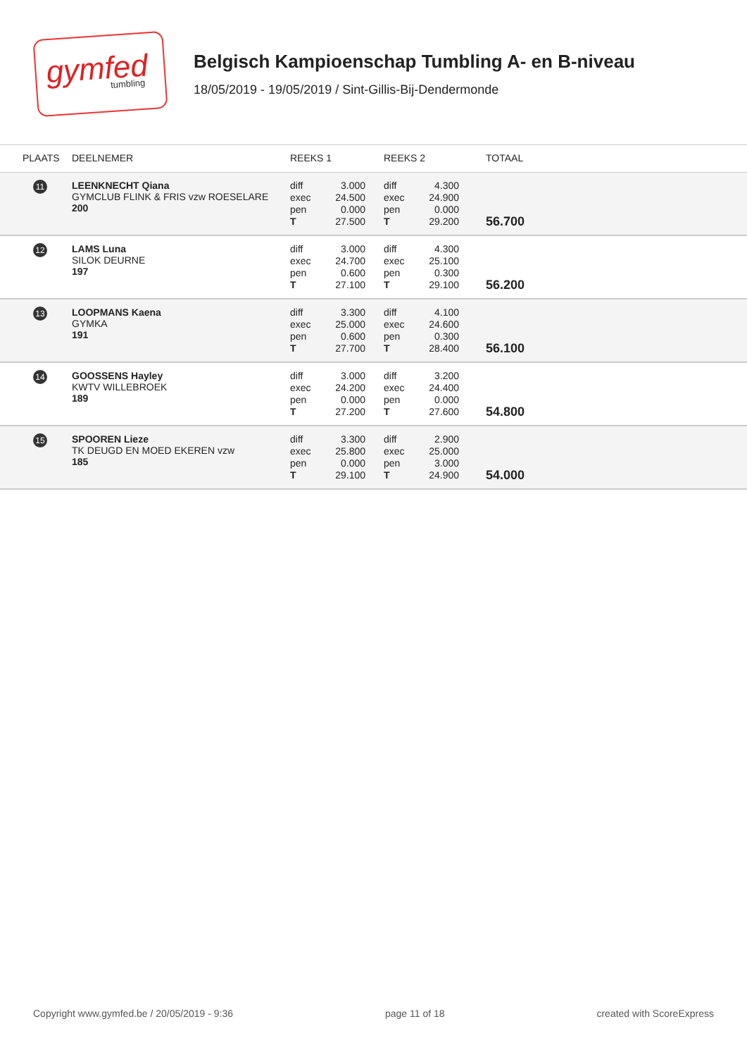gymfed
tumbling
Belgisch Kampioenschap Tumbling A- en B-niveau
18/05/2019 - 19/05/2019 / Sint-Gillis-Bij-Dendermonde
| PLAATS | DEELNEMER | REEKS 1 | REEKS 2 | TOTAAL |
| --- | --- | --- | --- | --- |
| 11 | LEENKNECHT Qiana GYMCLUB FLINK & FRIS vzw ROESELARE 200 | diff 3.000 exec 24.500 pen 0.000 T 27.500 | diff 4.300 exec 24.900 pen 0.000 T 29.200 | 56.700 |
| 12 | LAMS Luna SILOK DEURNE 197 | diff 3.000 exec 24.700 pen 0.600 T 27.100 | diff 4.300 exec 25.100 pen 0.300 T 29.100 | 56.200 |
| 13 | LOOPMANS Kaena GYMKA 191 | diff 3.300 exec 25.000 pen 0.600 T 27.700 | diff 4.100 exec 24.600 pen 0.300 T 28.400 | 56.100 |
| 14 | GOOSSENS Hayley KWTV WILLEBROEK 189 | diff 3.000 exec 24.200 pen 0.000 T 27.200 | diff 3.200 exec 24.400 pen 0.000 T 27.600 | 54.800 |
| 15 | SPOOREN Lieze TK DEUGD EN MOED EKEREN vzw 185 | diff 3.300 exec 25.800 pen 0.000 T 29.100 | diff 2.900 exec 25.000 pen 3.000 T 24.900 | 54.000 |
Copyright www.gymfed.be / 20/05/2019 - 9:36 page 11 of 18 created with ScoreExpress